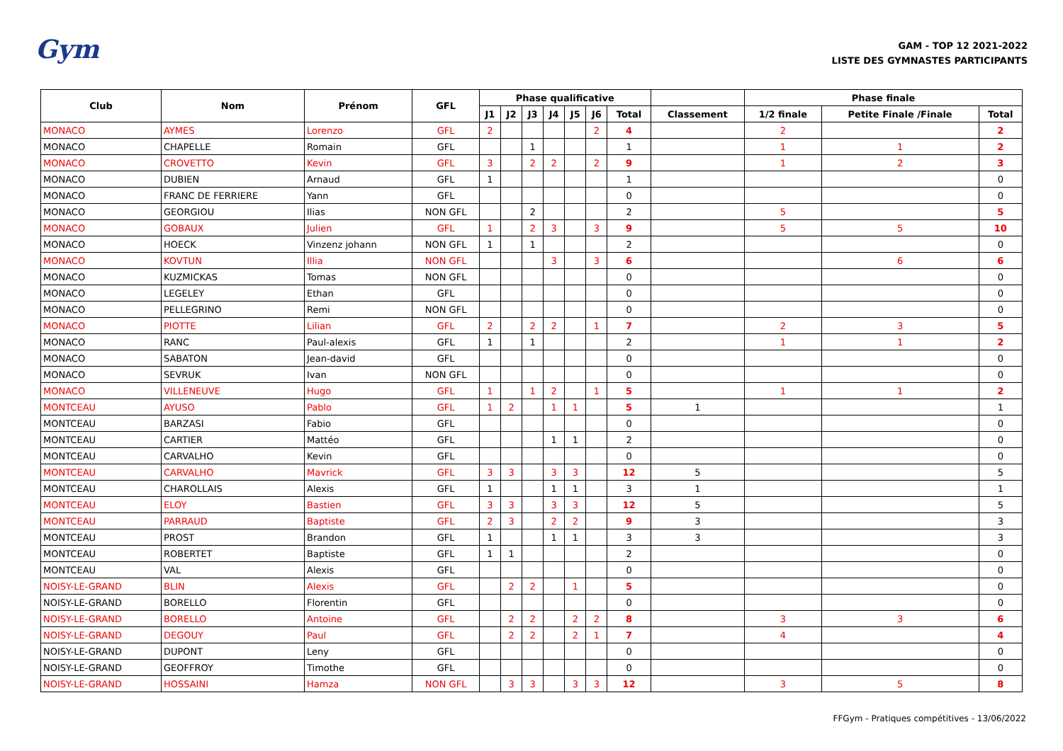Gym
GAM - TOP 12 2021-2022
LISTE DES GYMNASTES PARTICIPANTS
| Club | Nom | Prénom | GFL | Phase qualificative | | | | | | | | Phase finale | | |
| --- | --- | --- | --- | --- | --- | --- | --- | --- | --- | --- | --- | --- | --- | --- |
| | | | | J1 | J2 | J3 | J4 | J5 | J6 | Total | Classement | 1/2 finale | Petite Finale /Finale | Total |
| MONACO | AYMES | Lorenzo | GFL | 2 | | | | | 2 | 4 | | 2 | | 2 |
| MONACO | CHAPELLE | Romain | GFL | | | 1 | | | | 1 | | 1 | 1 | 2 |
| MONACO | CROVETTO | Kevin | GFL | 3 | | 2 | 2 | | 2 | 9 | | 1 | 2 | 3 |
| MONACO | DUBIEN | Arnaud | GFL | 1 | | | | | | 1 | | | | 0 |
| MONACO | FRANC DE FERRIERE | Yann | GFL | | | | | | | 0 | | | | 0 |
| MONACO | GEORGIOU | Ilias | NON GFL | | | 2 | | | | 2 | | 5 | | 5 |
| MONACO | GOBAUX | Julien | GFL | 1 | | 2 | 3 | | 3 | 9 | | 5 | 5 | 10 |
| MONACO | HOECK | Vinzenz johann | NON GFL | 1 | | 1 | | | | 2 | | | | 0 |
| MONACO | KOVTUN | Illia | NON GFL | | | | 3 | | 3 | 6 | | | 6 | 6 |
| MONACO | KUZMICKAS | Tomas | NON GFL | | | | | | | 0 | | | | 0 |
| MONACO | LEGELEY | Ethan | GFL | | | | | | | 0 | | | | 0 |
| MONACO | PELLEGRINO | Remi | NON GFL | | | | | | | 0 | | | | 0 |
| MONACO | PIOTTE | Lilian | GFL | 2 | | 2 | 2 | | 1 | 7 | | 2 | 3 | 5 |
| MONACO | RANC | Paul-alexis | GFL | 1 | | 1 | | | | 2 | | 1 | 1 | 2 |
| MONACO | SABATON | Jean-david | GFL | | | | | | | 0 | | | | 0 |
| MONACO | SEVRUK | Ivan | NON GFL | | | | | | | 0 | | | | 0 |
| MONACO | VILLENEUVE | Hugo | GFL | 1 | | 1 | 2 | | 1 | 5 | | 1 | 1 | 2 |
| MONTCEAU | AYUSO | Pablo | GFL | 1 | 2 | | 1 | 1 | | 5 | 1 | | | 1 |
| MONTCEAU | BARZASI | Fabio | GFL | | | | | | | 0 | | | | 0 |
| MONTCEAU | CARTIER | Mattéo | GFL | | | | 1 | 1 | | 2 | | | | 0 |
| MONTCEAU | CARVALHO | Kevin | GFL | | | | | | | 0 | | | | 0 |
| MONTCEAU | CARVALHO | Mavrick | GFL | 3 | 3 | | 3 | 3 | | 12 | 5 | | | 5 |
| MONTCEAU | CHAROLLAIS | Alexis | GFL | 1 | | | 1 | 1 | | 3 | 1 | | | 1 |
| MONTCEAU | ELOY | Bastien | GFL | 3 | 3 | | 3 | 3 | | 12 | 5 | | | 5 |
| MONTCEAU | PARRAUD | Baptiste | GFL | 2 | 3 | | 2 | 2 | | 9 | 3 | | | 3 |
| MONTCEAU | PROST | Brandon | GFL | 1 | | | 1 | 1 | | 3 | 3 | | | 3 |
| MONTCEAU | ROBERTET | Baptiste | GFL | 1 | 1 | | | | | 2 | | | | 0 |
| MONTCEAU | VAL | Alexis | GFL | | | | | | | 0 | | | | 0 |
| NOISY-LE-GRAND | BLIN | Alexis | GFL | | 2 | 2 | | 1 | | 5 | | | | 0 |
| NOISY-LE-GRAND | BORELLO | Florentin | GFL | | | | | | | 0 | | | | 0 |
| NOISY-LE-GRAND | BORELLO | Antoine | GFL | | 2 | 2 | | 2 | 2 | 8 | | 3 | 3 | 6 |
| NOISY-LE-GRAND | DEGOUY | Paul | GFL | | 2 | 2 | | 2 | 1 | 7 | | 4 | | 4 |
| NOISY-LE-GRAND | DUPONT | Leny | GFL | | | | | | | 0 | | | | 0 |
| NOISY-LE-GRAND | GEOFFROY | Timothe | GFL | | | | | | | 0 | | | | 0 |
| NOISY-LE-GRAND | HOSSAINI | Hamza | NON GFL | | 3 | 3 | | 3 | 3 | 12 | | 3 | 5 | 8 |
FFGym - Pratiques compétitives - 13/06/2022